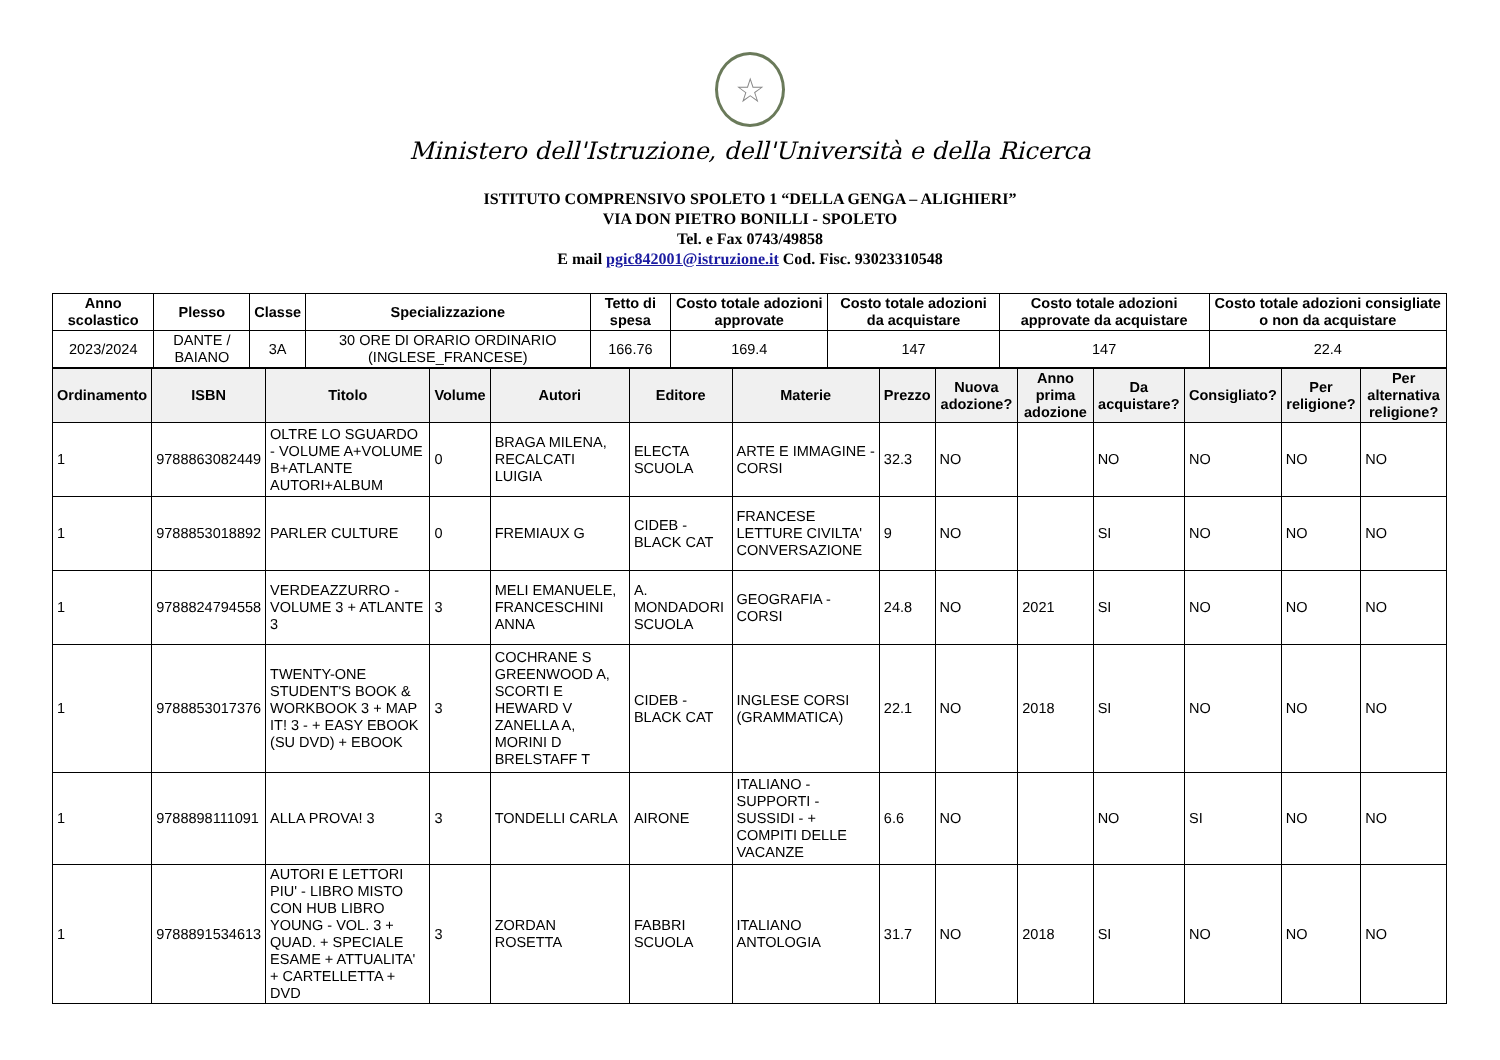☆
Ministero dell'Istruzione, dell'Università e della Ricerca
ISTITUTO COMPRENSIVO SPOLETO 1 “DELLA GENGA – ALIGHIERI”
VIA DON PIETRO BONILLI - SPOLETO
Tel. e Fax 0743/49858
E mail pgic842001@istruzione.it Cod. Fisc. 93023310548
| Anno scolastico | Plesso | Classe | Specializzazione | Tetto di spesa | Costo totale adozioni approvate | Costo totale adozioni da acquistare | Costo totale adozioni approvate da acquistare | Costo totale adozioni consigliate o non da acquistare |
| --- | --- | --- | --- | --- | --- | --- | --- | --- |
| 2023/2024 | DANTE / BAIANO | 3A | 30 ORE DI ORARIO ORDINARIO (INGLESE_FRANCESE) | 166.76 | 169.4 | 147 | 147 | 22.4 |
| Ordinamento | ISBN | Titolo | Volume | Autori | Editore | Materie | Prezzo | Nuova adozione? | Anno prima adozione | Da acquistare? | Consigliato? | Per religione? | Per alternativa religione? |
| --- | --- | --- | --- | --- | --- | --- | --- | --- | --- | --- | --- | --- | --- |
| 1 | 9788863082449 | OLTRE LO SGUARDO - VOLUME A+VOLUME B+ATLANTE AUTORI+ALBUM | 0 | BRAGA MILENA, RECALCATI LUIGIA | ELECTA SCUOLA | ARTE E IMMAGINE - CORSI | 32.3 | NO | | NO | NO | NO | NO |
| 1 | 9788853018892 | PARLER CULTURE | 0 | FREMIAUX G | CIDEB - BLACK CAT | FRANCESE LETTURE CIVILTA' CONVERSAZIONE | 9 | NO | | SI | NO | NO | NO |
| 1 | 9788824794558 | VERDEAZZURRO - VOLUME 3 + ATLANTE 3 | 3 | MELI EMANUELE, FRANCESCHINI ANNA | A. MONDADORI SCUOLA | GEOGRAFIA - CORSI | 24.8 | NO | 2021 | SI | NO | NO | NO |
| 1 | 9788853017376 | TWENTY-ONE STUDENT'S BOOK & WORKBOOK 3 + MAP IT! 3 - + EASY EBOOK (SU DVD) + EBOOK | 3 | COCHRANE S GREENWOOD A, SCORTI E HEWARD V ZANELLA A, MORINI D BRELSTAFF T | CIDEB - BLACK CAT | INGLESE CORSI (GRAMMATICA) | 22.1 | NO | 2018 | SI | NO | NO | NO |
| 1 | 9788898111091 | ALLA PROVA! 3 | 3 | TONDELLI CARLA | AIRONE | ITALIANO - SUPPORTI - SUSSIDI - + COMPITI DELLE VACANZE | 6.6 | NO | | NO | SI | NO | NO |
| 1 | 9788891534613 | AUTORI E LETTORI PIU' - LIBRO MISTO CON HUB LIBRO YOUNG - VOL. 3 + QUAD. + SPECIALE ESAME + ATTUALITA' + CARTELLETTA + DVD | 3 | ZORDAN ROSETTA | FABBRI SCUOLA | ITALIANO ANTOLOGIA | 31.7 | NO | 2018 | SI | NO | NO | NO |